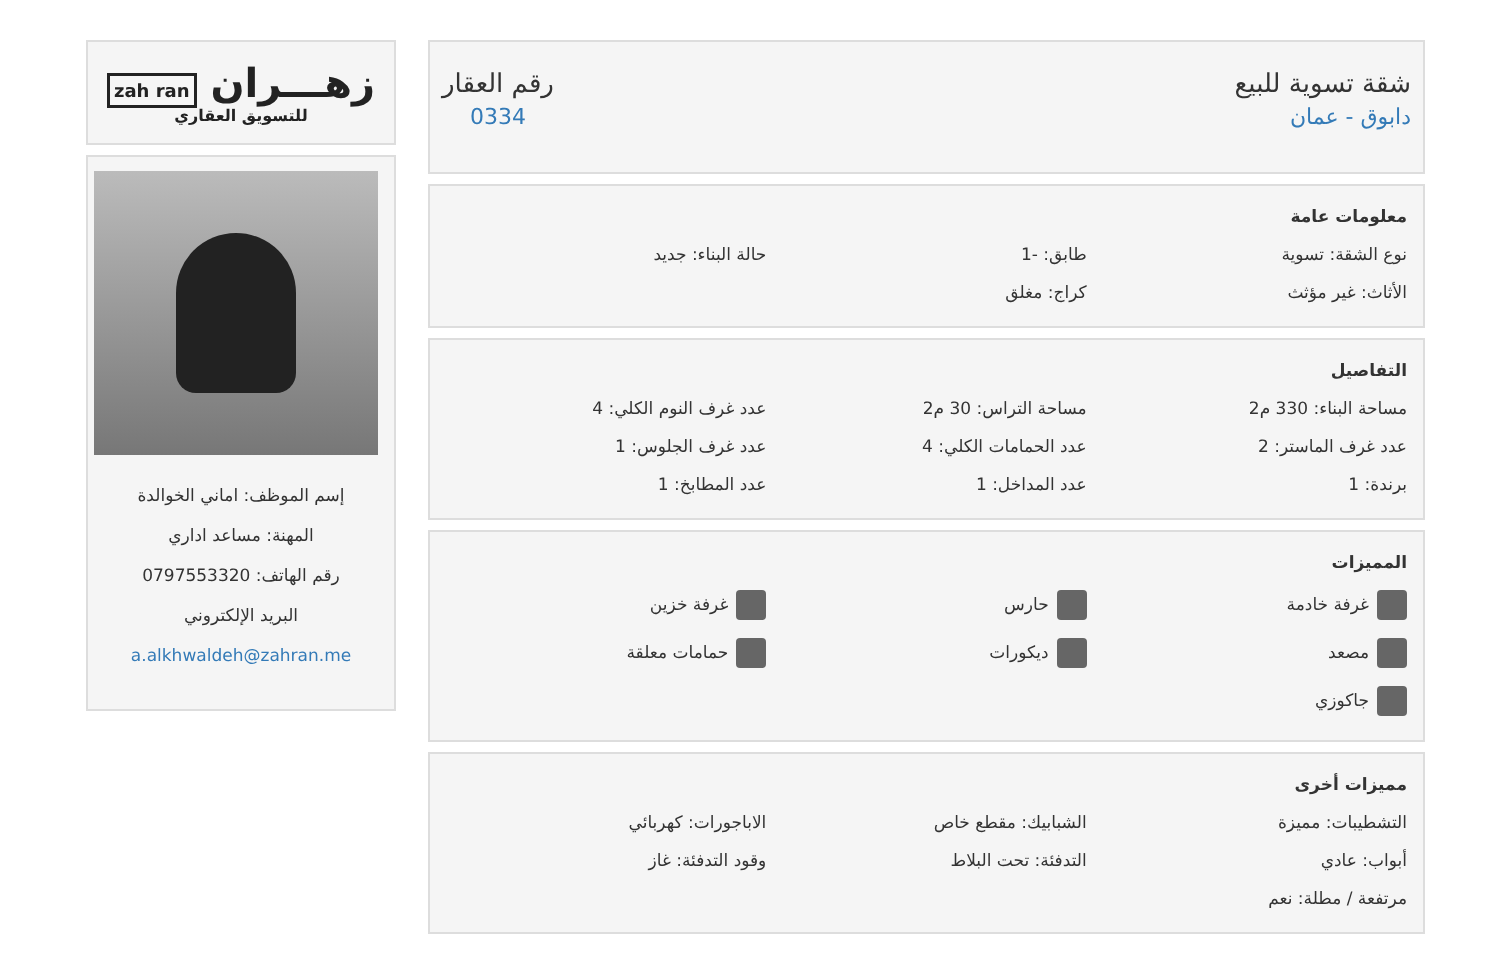شقة تسوية للبيع
دابوق - عمان
رقم العقار
0334
معلومات عامة
نوع الشقة: تسوية
طابق: -1
حالة البناء: جديد
الأثاث: غير مؤثث
كراج: مغلق
التفاصيل
مساحة البناء: 330 م2
مساحة التراس: 30 م2
عدد غرف النوم الكلي: 4
عدد غرف الماستر: 2
عدد الحمامات الكلي: 4
عدد غرف الجلوس: 1
برندة: 1
عدد المداخل: 1
عدد المطابخ: 1
المميزات
غرفة خادمة
حارس
غرفة خزين
مصعد
ديكورات
حمامات معلقة
جاكوزي
مميزات أخرى
التشطيبات: مميزة
الشبابيك: مقطع خاص
الاباجورات: كهربائي
أبواب: عادي
التدفئة: تحت البلاط
وقود التدفئة: غاز
مرتفعة / مطلة: نعم
زهـــران zah ran
للتسويق العقاري
إسم الموظف: اماني الخوالدة
المهنة: مساعد اداري
رقم الهاتف: 0797553320
البريد الإلكتروني
a.alkhwaldeh@zahran.me